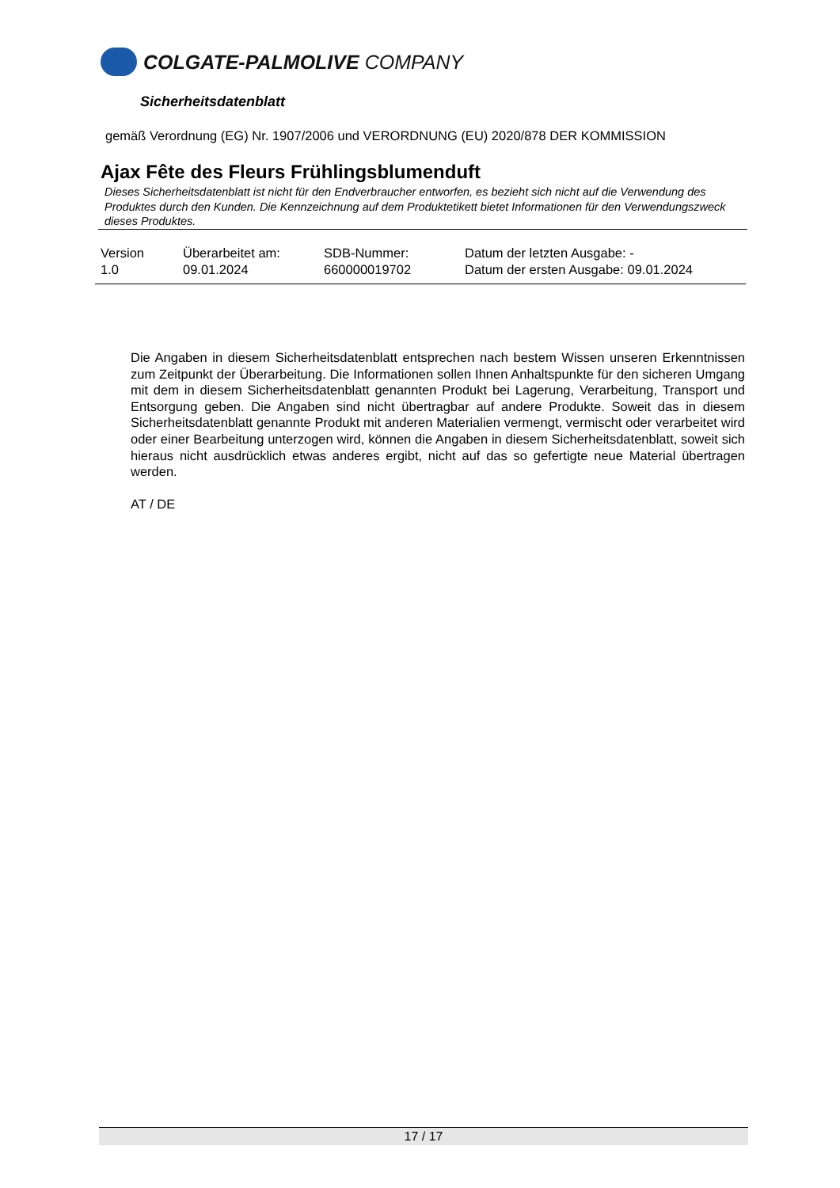COLGATE-PALMOLIVE COMPANY
Sicherheitsdatenblatt
gemäß Verordnung (EG) Nr. 1907/2006 und VERORDNUNG (EU) 2020/878 DER KOMMISSION
Ajax Fête des Fleurs Frühlingsblumenduft
Dieses Sicherheitsdatenblatt ist nicht für den Endverbraucher entworfen, es bezieht sich nicht auf die Verwendung des Produktes durch den Kunden. Die Kennzeichnung auf dem Produktetikett bietet Informationen für den Verwendungszweck dieses Produktes.
| Version 1.0 | Überarbeitet am: 09.01.2024 | SDB-Nummer: 660000019702 | Datum der letzten Ausgabe: - Datum der ersten Ausgabe: 09.01.2024 |
Die Angaben in diesem Sicherheitsdatenblatt entsprechen nach bestem Wissen unseren Erkenntnissen zum Zeitpunkt der Überarbeitung. Die Informationen sollen Ihnen Anhaltspunkte für den sicheren Umgang mit dem in diesem Sicherheitsdatenblatt genannten Produkt bei Lagerung, Verarbeitung, Transport und Entsorgung geben. Die Angaben sind nicht übertragbar auf andere Produkte. Soweit das in diesem Sicherheitsdatenblatt genannte Produkt mit anderen Materialien vermengt, vermischt oder verarbeitet wird oder einer Bearbeitung unterzogen wird, können die Angaben in diesem Sicherheitsdatenblatt, soweit sich hieraus nicht ausdrücklich etwas anderes ergibt, nicht auf das so gefertigte neue Material übertragen werden.
AT / DE
17 / 17